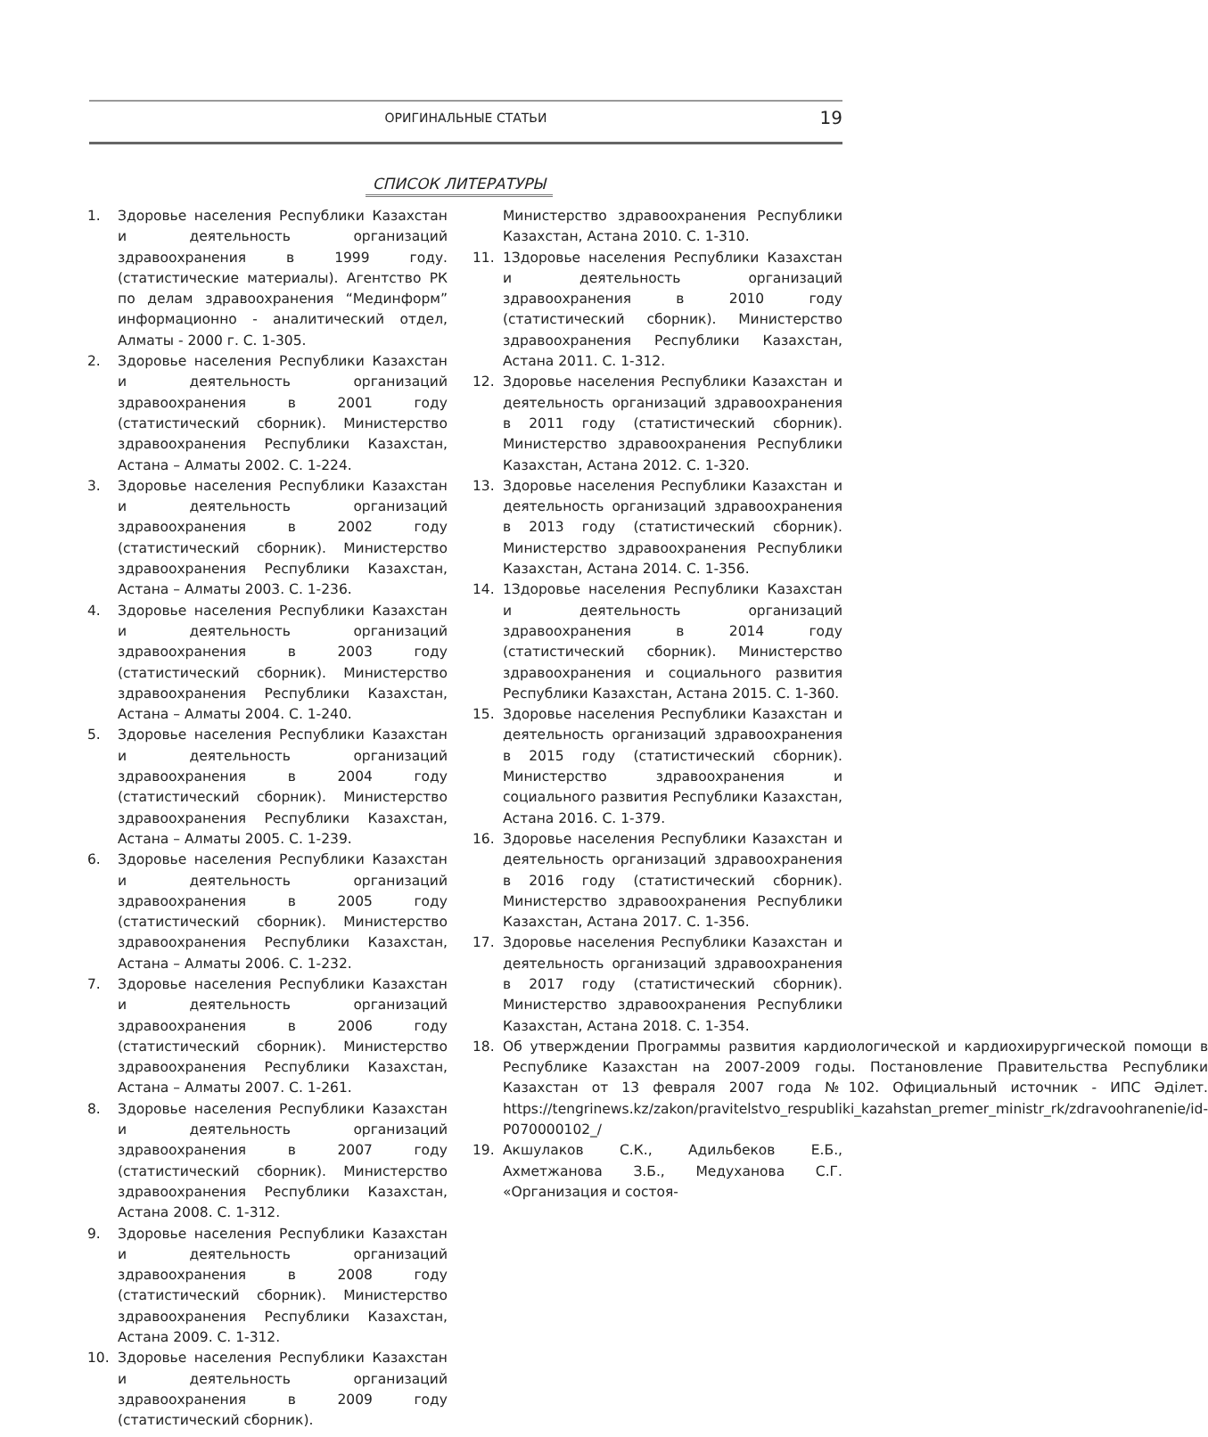ОРИГИНАЛЬНЫЕ СТАТЬИ
19
СПИСОК ЛИТЕРАТУРЫ
1. Здоровье населения Республики Казахстан и деятельность организаций здравоохранения в 1999 году. (статистические материалы). Агентство РК по делам здравоохранения “Мединформ” информационно - аналитический отдел, Алматы - 2000 г. С. 1-305.
2. Здоровье населения Республики Казахстан и деятельность организаций здравоохранения в 2001 году (статистический сборник). Министерство здравоохранения Республики Казахстан, Астана – Алматы 2002. С. 1-224.
3. Здоровье населения Республики Казахстан и деятельность организаций здравоохранения в 2002 году (статистический сборник). Министерство здравоохранения Республики Казахстан, Астана – Алматы 2003. С. 1-236.
4. Здоровье населения Республики Казахстан и деятельность организаций здравоохранения в 2003 году (статистический сборник). Министерство здравоохранения Республики Казахстан, Астана – Алматы 2004. С. 1-240.
5. Здоровье населения Республики Казахстан и деятельность организаций здравоохранения в 2004 году (статистический сборник). Министерство здравоохранения Республики Казахстан, Астана – Алматы 2005. С. 1-239.
6. Здоровье населения Республики Казахстан и деятельность организаций здравоохранения в 2005 году (статистический сборник). Министерство здравоохранения Республики Казахстан, Астана – Алматы 2006. С. 1-232.
7. Здоровье населения Республики Казахстан и деятельность организаций здравоохранения в 2006 году (статистический сборник). Министерство здравоохранения Республики Казахстан, Астана – Алматы 2007. С. 1-261.
8. Здоровье населения Республики Казахстан и деятельность организаций здравоохранения в 2007 году (статистический сборник). Министерство здравоохранения Республики Казахстан, Астана 2008. С. 1-312.
9. Здоровье населения Республики Казахстан и деятельность организаций здравоохранения в 2008 году (статистический сборник). Министерство здравоохранения Республики Казахстан, Астана 2009. С. 1-312.
10. Здоровье населения Республики Казахстан и деятельность организаций здравоохранения в 2009 году (статистический сборник).
Министерство здравоохранения Республики Казахстан, Астана 2010. С. 1-310.
11. 1Здоровье населения Республики Казахстан и деятельность организаций здравоохранения в 2010 году (статистический сборник). Министерство здравоохранения Республики Казахстан, Астана 2011. С. 1-312.
12. Здоровье населения Республики Казахстан и деятельность организаций здравоохранения в 2011 году (статистический сборник). Министерство здравоохранения Республики Казахстан, Астана 2012. С. 1-320.
13. Здоровье населения Республики Казахстан и деятельность организаций здравоохранения в 2013 году (статистический сборник). Министерство здравоохранения Республики Казахстан, Астана 2014. С. 1-356.
14. 1Здоровье населения Республики Казахстан и деятельность организаций здравоохранения в 2014 году (статистический сборник). Министерство здравоохранения и социального развития Республики Казахстан, Астана 2015. С. 1-360.
15. Здоровье населения Республики Казахстан и деятельность организаций здравоохранения в 2015 году (статистический сборник). Министерство здравоохранения и социального развития Республики Казахстан, Астана 2016. С. 1-379.
16. Здоровье населения Республики Казахстан и деятельность организаций здравоохранения в 2016 году (статистический сборник). Министерство здравоохранения Республики Казахстан, Астана 2017. С. 1-356.
17. Здоровье населения Республики Казахстан и деятельность организаций здравоохранения в 2017 году (статистический сборник). Министерство здравоохранения Республики Казахстан, Астана 2018. С. 1-354.
18. Об утверждении Программы развития кардиологической и кардиохирургической помощи в Республике Казахстан на 2007-2009 годы. Постановление Правительства Республики Казахстан от 13 февраля 2007 года №102. Официальный источник - ИПС Әділет. https://tengrinews.kz/zakon/pravitelstvo_respubliki_kazahstan_premer_ministr_rk/zdravoohranenie/id-P070000102_/
19. Акшулаков С.К., Адильбеков Е.Б., Ахметжанова З.Б., Медуханова С.Г. «Организация и состоя-